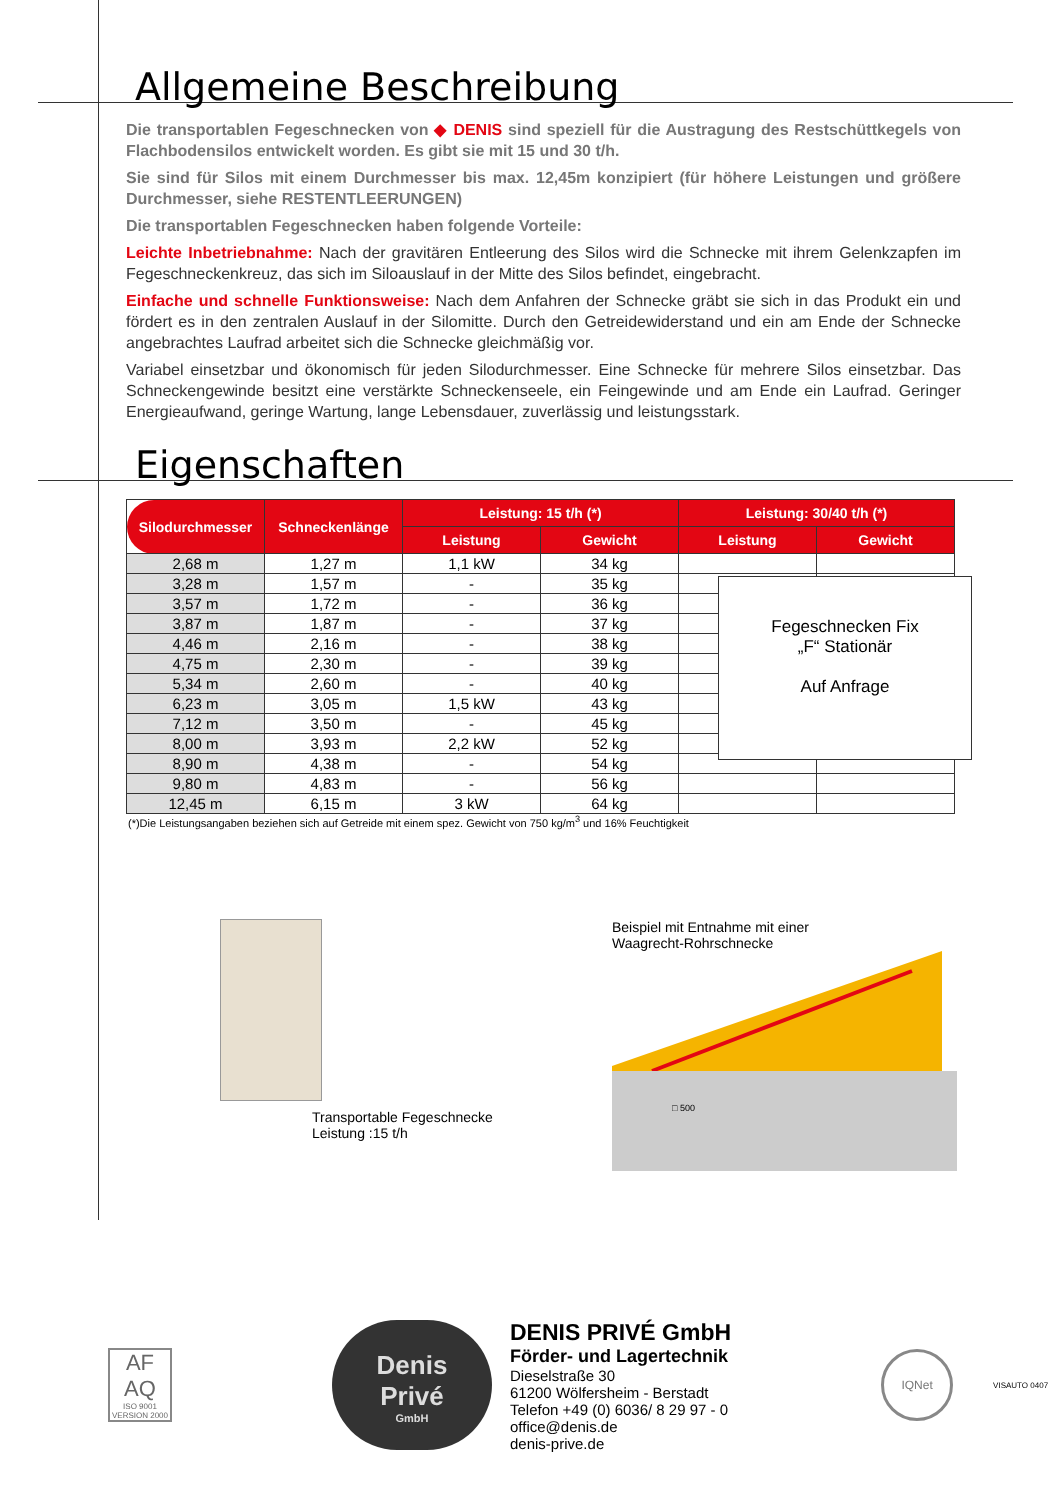Allgemeine Beschreibung
Die transportablen Fegeschnecken von ◆ DENIS sind speziell für die Austragung des Restschüttkegels von Flachbodensilos entwickelt worden. Es gibt sie mit 15 und 30 t/h.
Sie sind für Silos mit einem Durchmesser bis max. 12,45m konzipiert (für höhere Leistungen und größere Durchmesser, siehe RESTENTLEERUNGEN)
Die transportablen Fegeschnecken haben folgende Vorteile:
Leichte Inbetriebnahme: Nach der gravitären Entleerung des Silos wird die Schnecke mit ihrem Gelenkzapfen im Fegeschneckenkreuz, das sich im Siloauslauf in der Mitte des Silos befindet, eingebracht.
Einfache und schnelle Funktionsweise: Nach dem Anfahren der Schnecke gräbt sie sich in das Produkt ein und fördert es in den zentralen Auslauf in der Silomitte. Durch den Getreidewiderstand und ein am Ende der Schnecke angebrachtes Laufrad arbeitet sich die Schnecke gleichmäßig vor.
Variabel einsetzbar und ökonomisch für jeden Silodurchmesser. Eine Schnecke für mehrere Silos einsetzbar. Das Schneckengewinde besitzt eine verstärkte Schneckenseele, ein Feingewinde und am Ende ein Laufrad. Geringer Energieaufwand, geringe Wartung, lange Lebensdauer, zuverlässig und leistungsstark.
Eigenschaften
| Silodurchmesser | Schneckenlänge | Leistung: 15 t/h (*) | | Leistung: 30/40 t/h (*) | |
| --- | --- | --- | --- | --- | --- |
| | | Leistung | Gewicht | Leistung | Gewicht |
| 2,68 m | 1,27 m | 1,1 kW | 34 kg | | |
| 3,28 m | 1,57 m | - | 35 kg | | |
| 3,57 m | 1,72 m | - | 36 kg | | |
| 3,87 m | 1,87 m | - | 37 kg | | |
| 4,46 m | 2,16 m | - | 38 kg | | |
| 4,75 m | 2,30 m | - | 39 kg | | |
| 5,34 m | 2,60 m | - | 40 kg | | |
| 6,23 m | 3,05 m | 1,5 kW | 43 kg | | |
| 7,12 m | 3,50 m | - | 45 kg | | |
| 8,00 m | 3,93 m | 2,2 kW | 52 kg | | |
| 8,90 m | 4,38 m | - | 54 kg | | |
| 9,80 m | 4,83 m | - | 56 kg | | |
| 12,45 m | 6,15 m | 3 kW | 64 kg | | |
Fegeschnecken Fix
„F“ Stationär
Auf Anfrage
(*)Die Leistungsangaben beziehen sich auf Getreide mit einem spez. Gewicht von 750 kg/m<sup>3</sup> und 16% Feuchtigkeit
Transportable Fegeschnecke
Leistung :15 t/h
Beispiel mit Entnahme mit einer
Waagrecht-Rohrschnecke
□ 500
AF
AQ
ISO 9001
VERSION 2000
Denis
Privé
GmbH
DENIS PRIVÉ GmbH
Förder- und Lagertechnik
Dieselstraße 30
61200 Wölfersheim - Berstadt
Telefon +49 (0) 6036/ 8 29 97 - 0
office@denis.de
denis-prive.de
IQNet
VISAUTO 0407